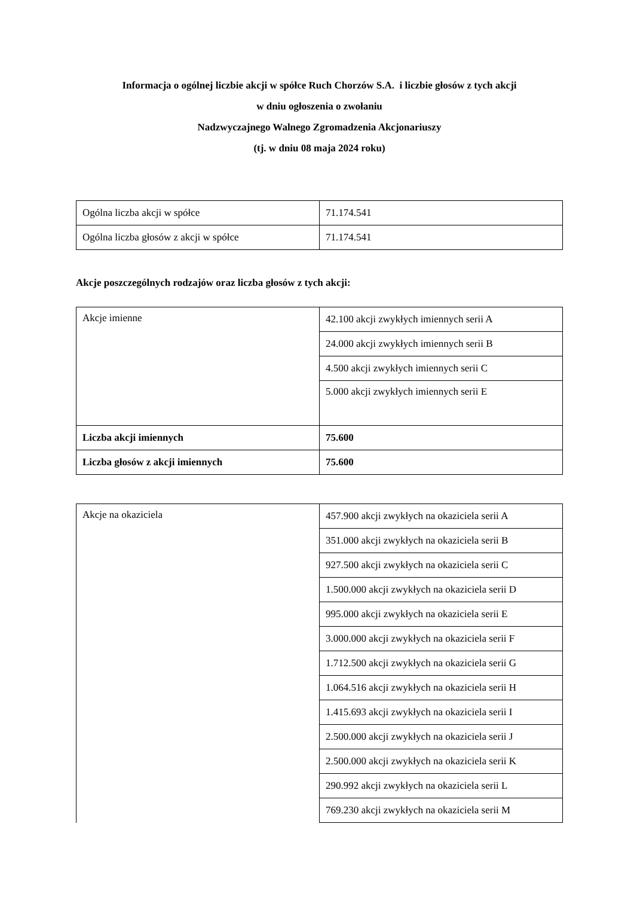Informacja o ogólnej liczbie akcji w spółce Ruch Chorzów S.A. i liczbie głosów z tych akcji
w dniu ogłoszenia o zwołaniu
Nadzwyczajnego Walnego Zgromadzenia Akcjonariuszy
(tj. w dniu 08 maja 2024 roku)
| Ogólna liczba akcji w spółce | 71.174.541 |
| Ogólna liczba głosów z akcji w spółce | 71.174.541 |
Akcje poszczególnych rodzajów oraz liczba głosów z tych akcji:
| Akcje imienne | 42.100 akcji zwykłych imiennych serii A |
| | 24.000 akcji zwykłych imiennych serii B |
| | 4.500 akcji zwykłych imiennych serii C |
| | 5.000 akcji zwykłych imiennych serii E |
| Liczba akcji imiennych | 75.600 |
| Liczba głosów z akcji imiennych | 75.600 |
| Akcje na okaziciela | 457.900 akcji zwykłych na okaziciela serii A |
| | 351.000 akcji zwykłych na okaziciela serii B |
| | 927.500 akcji zwykłych na okaziciela serii C |
| | 1.500.000 akcji zwykłych na okaziciela serii D |
| | 995.000 akcji zwykłych na okaziciela serii E |
| | 3.000.000 akcji zwykłych na okaziciela serii F |
| | 1.712.500 akcji zwykłych na okaziciela serii G |
| | 1.064.516 akcji zwykłych na okaziciela serii H |
| | 1.415.693 akcji zwykłych na okaziciela serii I |
| | 2.500.000 akcji zwykłych na okaziciela serii J |
| | 2.500.000 akcji zwykłych na okaziciela serii K |
| | 290.992 akcji zwykłych na okaziciela serii L |
| | 769.230 akcji zwykłych na okaziciela serii M |